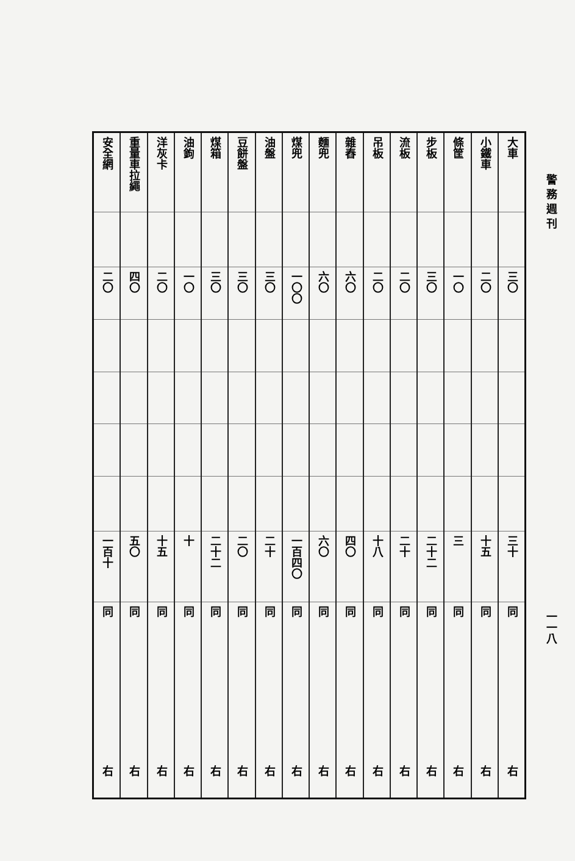警務週刊
一一八
| 大車 | 小鐵車 | 條筐 | 步板 | 流板 | 吊板 | 雜舂 | 麵兜 | 煤兜 | 油盤 | 豆餅盤 | 煤箱 | 油鉤 | 洋灰卡 | 重量車拉繩 | 安全網 |
| 三〇 | 二〇 | 一〇 | 三〇 | 二〇 | 二〇 | 六〇 | 六〇 | 一〇〇 | 三〇 | 三〇 | 三〇 | 一〇 | 二〇 | 四〇 | 二〇 |
| 三十 | 十五 | 三 | 二十二 | 二十 | 十八 | 四〇 | 六〇 | 一百四〇 | 二十 | 二〇 | 二十二 | 十 | 十五 | 五〇 | 一百十 |
| 同 | 同 | 同 | 同 | 同 | 同 | 同 | 同 | 同 | 同 | 同 | 同 | 同 | 同 | 同 | 同 |
| 右 | 右 | 右 | 右 | 右 | 右 | 右 | 右 | 右 | 右 | 右 | 右 | 右 | 右 | 右 | 右 |